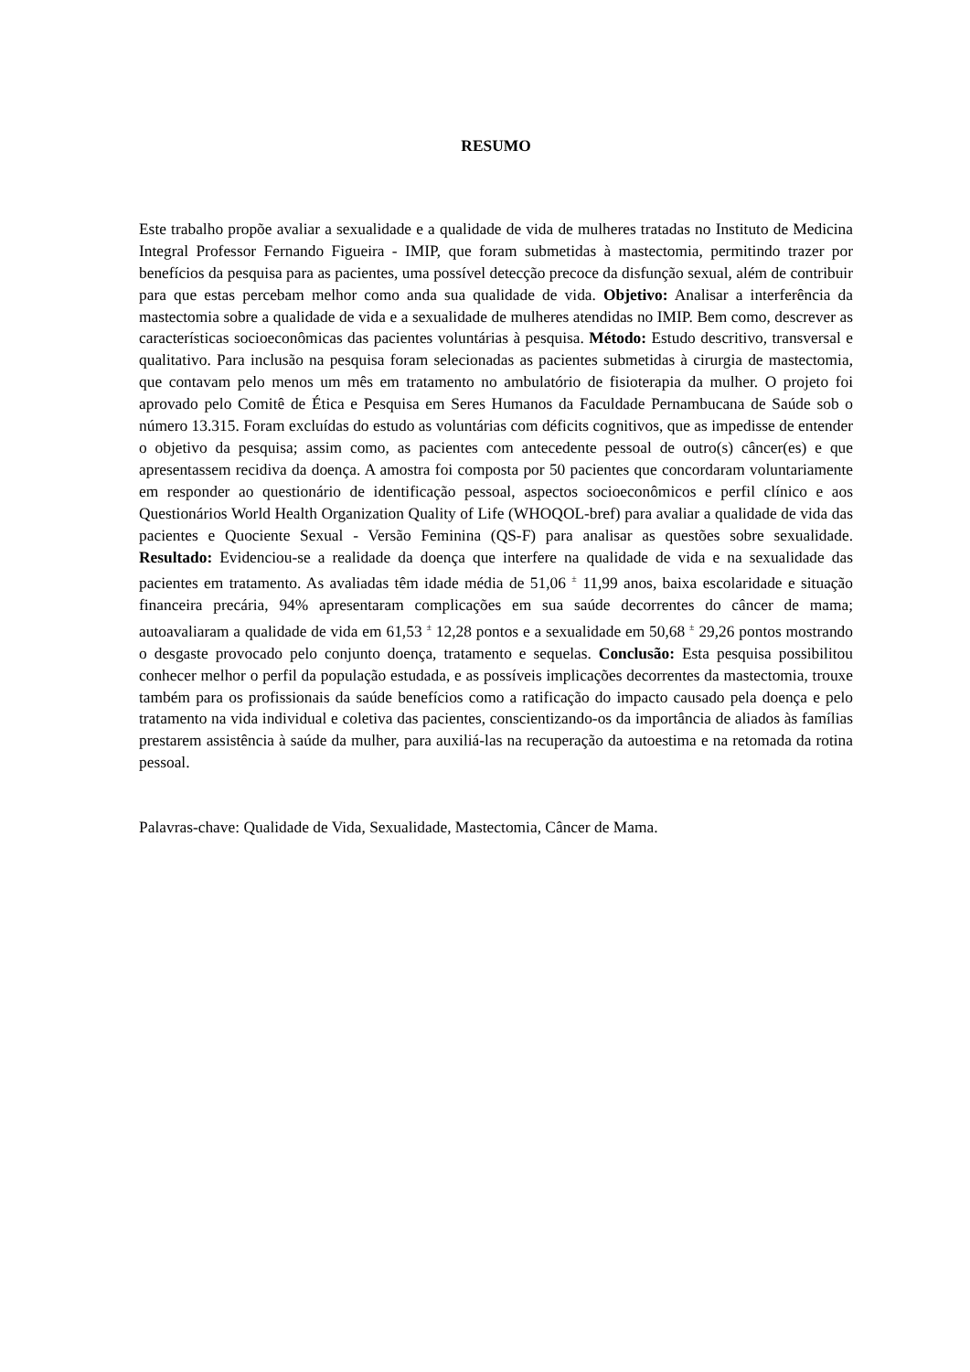RESUMO
Este trabalho propõe avaliar a sexualidade e a qualidade de vida de mulheres tratadas no Instituto de Medicina Integral Professor Fernando Figueira - IMIP, que foram submetidas à mastectomia, permitindo trazer por benefícios da pesquisa para as pacientes, uma possível detecção precoce da disfunção sexual, além de contribuir para que estas percebam melhor como anda sua qualidade de vida. Objetivo: Analisar a interferência da mastectomia sobre a qualidade de vida e a sexualidade de mulheres atendidas no IMIP. Bem como, descrever as características socioeconômicas das pacientes voluntárias à pesquisa. Método: Estudo descritivo, transversal e qualitativo. Para inclusão na pesquisa foram selecionadas as pacientes submetidas à cirurgia de mastectomia, que contavam pelo menos um mês em tratamento no ambulatório de fisioterapia da mulher. O projeto foi aprovado pelo Comitê de Ética e Pesquisa em Seres Humanos da Faculdade Pernambucana de Saúde sob o número 13.315. Foram excluídas do estudo as voluntárias com déficits cognitivos, que as impedisse de entender o objetivo da pesquisa; assim como, as pacientes com antecedente pessoal de outro(s) câncer(es) e que apresentassem recidiva da doença. A amostra foi composta por 50 pacientes que concordaram voluntariamente em responder ao questionário de identificação pessoal, aspectos socioeconômicos e perfil clínico e aos Questionários World Health Organization Quality of Life (WHOQOL-bref) para avaliar a qualidade de vida das pacientes e Quociente Sexual - Versão Feminina (QS-F) para analisar as questões sobre sexualidade. Resultado: Evidenciou-se a realidade da doença que interfere na qualidade de vida e na sexualidade das pacientes em tratamento. As avaliadas têm idade média de 51,06 <sup>±</sup> 11,99 anos, baixa escolaridade e situação financeira precária, 94% apresentaram complicações em sua saúde decorrentes do câncer de mama; autoavaliaram a qualidade de vida em 61,53 <sup>±</sup> 12,28 pontos e a sexualidade em 50,68 <sup>±</sup> 29,26 pontos mostrando o desgaste provocado pelo conjunto doença, tratamento e sequelas. Conclusão: Esta pesquisa possibilitou conhecer melhor o perfil da população estudada, e as possíveis implicações decorrentes da mastectomia, trouxe também para os profissionais da saúde benefícios como a ratificação do impacto causado pela doença e pelo tratamento na vida individual e coletiva das pacientes, conscientizando-os da importância de aliados às famílias prestarem assistência à saúde da mulher, para auxiliá-las na recuperação da autoestima e na retomada da rotina pessoal.
Palavras-chave: Qualidade de Vida, Sexualidade, Mastectomia, Câncer de Mama.